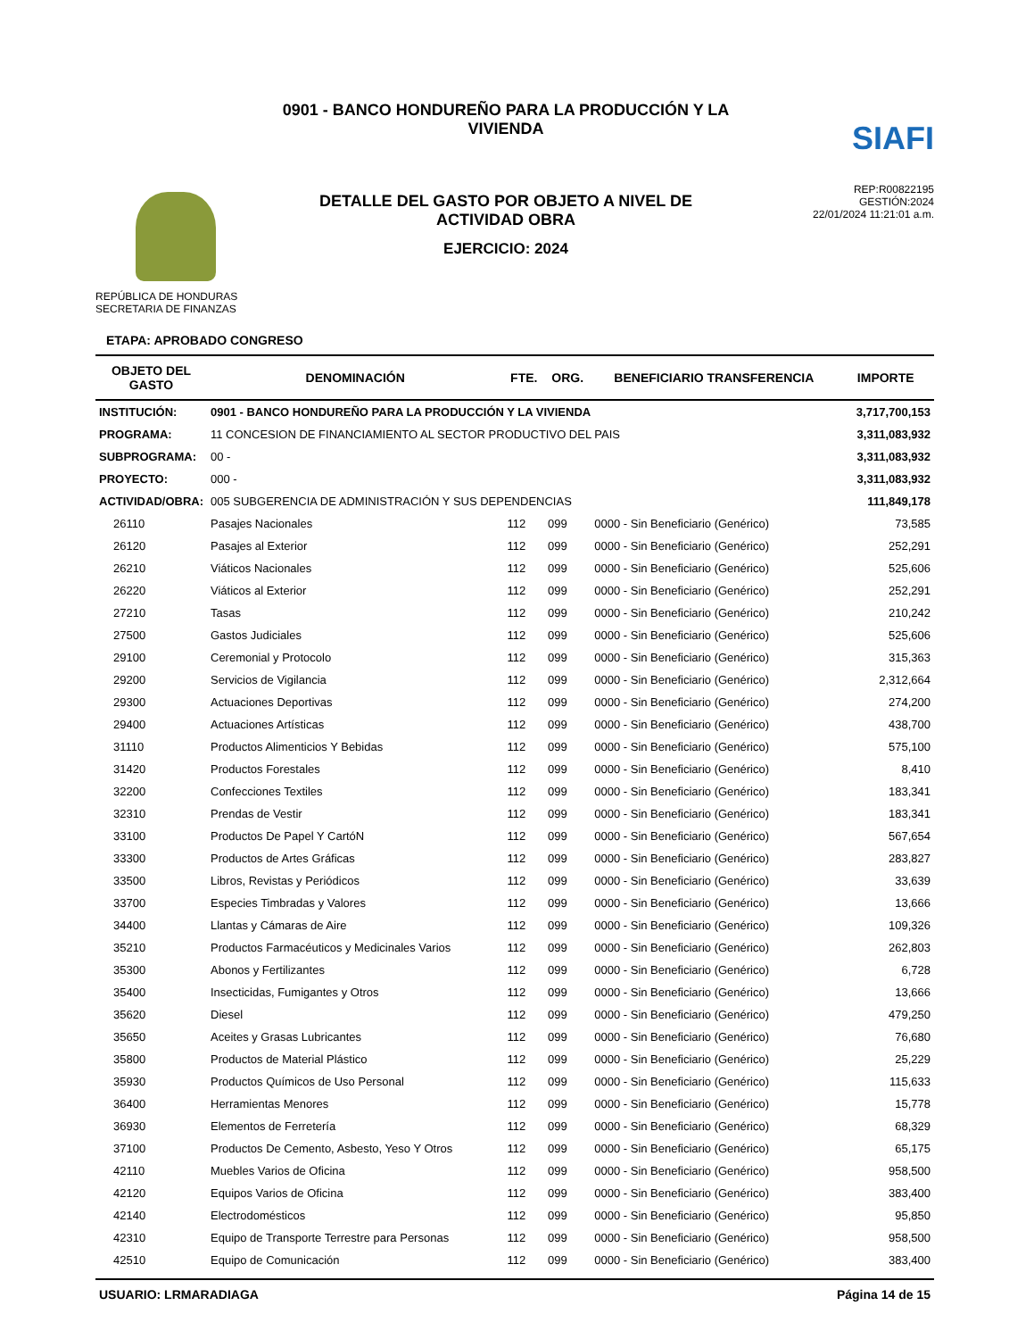REPÚBLICA DE HONDURAS
SECRETARIA DE FINANZAS
0901 - BANCO HONDUREÑO PARA LA PRODUCCIÓN Y LA VIVIENDA
DETALLE DEL GASTO POR OBJETO A NIVEL DE ACTIVIDAD OBRA
EJERCICIO: 2024
SIAFI
REP:R00822195
GESTIÓN:2024
22/01/2024 11:21:01 a.m.
ETAPA: APROBADO CONGRESO
| OBJETO DEL GASTO | DENOMINACIÓN | FTE. | ORG. | BENEFICIARIO TRANSFERENCIA | IMPORTE |
| --- | --- | --- | --- | --- | --- |
| INSTITUCIÓN: | 0901 - BANCO HONDUREÑO PARA LA PRODUCCIÓN Y LA VIVIENDA | | | | 3,717,700,153 |
| PROGRAMA: | 11 CONCESION DE FINANCIAMIENTO AL SECTOR PRODUCTIVO DEL PAIS | | | | 3,311,083,932 |
| SUBPROGRAMA: | 00 - | | | | 3,311,083,932 |
| PROYECTO: | 000 - | | | | 3,311,083,932 |
| ACTIVIDAD/OBRA: | 005 SUBGERENCIA DE ADMINISTRACIÓN Y SUS DEPENDENCIAS | | | | 111,849,178 |
| 26110 | Pasajes Nacionales | 112 | 099 | 0000 - Sin Beneficiario (Genérico) | 73,585 |
| 26120 | Pasajes al Exterior | 112 | 099 | 0000 - Sin Beneficiario (Genérico) | 252,291 |
| 26210 | Viáticos Nacionales | 112 | 099 | 0000 - Sin Beneficiario (Genérico) | 525,606 |
| 26220 | Viáticos al Exterior | 112 | 099 | 0000 - Sin Beneficiario (Genérico) | 252,291 |
| 27210 | Tasas | 112 | 099 | 0000 - Sin Beneficiario (Genérico) | 210,242 |
| 27500 | Gastos Judiciales | 112 | 099 | 0000 - Sin Beneficiario (Genérico) | 525,606 |
| 29100 | Ceremonial y Protocolo | 112 | 099 | 0000 - Sin Beneficiario (Genérico) | 315,363 |
| 29200 | Servicios de Vigilancia | 112 | 099 | 0000 - Sin Beneficiario (Genérico) | 2,312,664 |
| 29300 | Actuaciones Deportivas | 112 | 099 | 0000 - Sin Beneficiario (Genérico) | 274,200 |
| 29400 | Actuaciones Artísticas | 112 | 099 | 0000 - Sin Beneficiario (Genérico) | 438,700 |
| 31110 | Productos Alimenticios Y Bebidas | 112 | 099 | 0000 - Sin Beneficiario (Genérico) | 575,100 |
| 31420 | Productos Forestales | 112 | 099 | 0000 - Sin Beneficiario (Genérico) | 8,410 |
| 32200 | Confecciones Textiles | 112 | 099 | 0000 - Sin Beneficiario (Genérico) | 183,341 |
| 32310 | Prendas de Vestir | 112 | 099 | 0000 - Sin Beneficiario (Genérico) | 183,341 |
| 33100 | Productos De Papel Y CartóN | 112 | 099 | 0000 - Sin Beneficiario (Genérico) | 567,654 |
| 33300 | Productos de Artes Gráficas | 112 | 099 | 0000 - Sin Beneficiario (Genérico) | 283,827 |
| 33500 | Libros, Revistas y Periódicos | 112 | 099 | 0000 - Sin Beneficiario (Genérico) | 33,639 |
| 33700 | Especies Timbradas y Valores | 112 | 099 | 0000 - Sin Beneficiario (Genérico) | 13,666 |
| 34400 | Llantas y Cámaras de Aire | 112 | 099 | 0000 - Sin Beneficiario (Genérico) | 109,326 |
| 35210 | Productos Farmacéuticos y Medicinales Varios | 112 | 099 | 0000 - Sin Beneficiario (Genérico) | 262,803 |
| 35300 | Abonos y Fertilizantes | 112 | 099 | 0000 - Sin Beneficiario (Genérico) | 6,728 |
| 35400 | Insecticidas, Fumigantes y Otros | 112 | 099 | 0000 - Sin Beneficiario (Genérico) | 13,666 |
| 35620 | Diesel | 112 | 099 | 0000 - Sin Beneficiario (Genérico) | 479,250 |
| 35650 | Aceites y Grasas Lubricantes | 112 | 099 | 0000 - Sin Beneficiario (Genérico) | 76,680 |
| 35800 | Productos de Material Plástico | 112 | 099 | 0000 - Sin Beneficiario (Genérico) | 25,229 |
| 35930 | Productos Químicos de Uso Personal | 112 | 099 | 0000 - Sin Beneficiario (Genérico) | 115,633 |
| 36400 | Herramientas Menores | 112 | 099 | 0000 - Sin Beneficiario (Genérico) | 15,778 |
| 36930 | Elementos de Ferretería | 112 | 099 | 0000 - Sin Beneficiario (Genérico) | 68,329 |
| 37100 | Productos De Cemento, Asbesto, Yeso Y Otros | 112 | 099 | 0000 - Sin Beneficiario (Genérico) | 65,175 |
| 42110 | Muebles Varios de Oficina | 112 | 099 | 0000 - Sin Beneficiario (Genérico) | 958,500 |
| 42120 | Equipos Varios de Oficina | 112 | 099 | 0000 - Sin Beneficiario (Genérico) | 383,400 |
| 42140 | Electrodomésticos | 112 | 099 | 0000 - Sin Beneficiario (Genérico) | 95,850 |
| 42310 | Equipo de Transporte Terrestre para Personas | 112 | 099 | 0000 - Sin Beneficiario (Genérico) | 958,500 |
| 42510 | Equipo de Comunicación | 112 | 099 | 0000 - Sin Beneficiario (Genérico) | 383,400 |
USUARIO: LRMARADIAGA Página 14 de 15